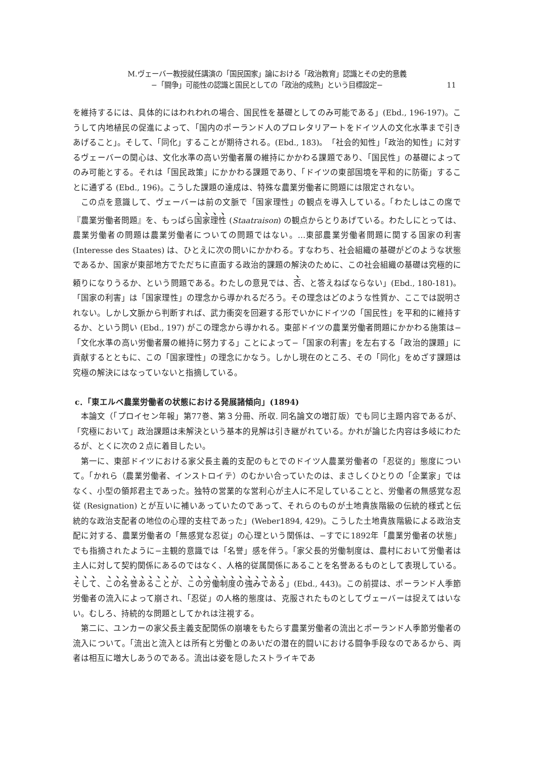M.ヴェーバー教授就任講演の「国民国家」論における「政治教育」認識とその史的意義
−「闘争」可能性の認識と国民としての「政治的成熟」という目標設定−
11
を維持するには、具体的にはわれわれの場合、国民性を基礎としてのみ可能である」(Ebd., 196-197)。こうして内地植民の促進によって、「国内のポーランド人のプロレタリアートをドイツ人の文化水準まで引きあげること」。そして、「同化」することが期待される。(Ebd., 183)。「社会的知性」「政治的知性」に対するヴェーバーの関心は、文化水準の高い労働者層の維持にかかわる課題であり、「国民性」の基礎によってのみ可能とする。それは「国民政策」にかかわる課題であり、「ドイツの東部国境を平和的に防衛」することに通ずる (Ebd., 196)。こうした課題の達成は、特殊な農業労働者に問題には限定されない。
この点を意識して、ヴェーバーは前の文脈で「国家理性」の観点を導入している。「わたしはこの席で『農業労働者問題』を、もっぱら国家理性 (Staatraison) の観点からとりあげている。わたしにとっては、農業労働者の問題は農業労働者についての問題ではない。…東部農業労働者問題に関する国家の利害 (Interesse des Staates) は、ひとえに次の問いにかかわる。すなわち、社会組織の基礎がどのような状態であるか、国家が東部地方でただちに直面する政治的課題の解決のために、この社会組織の基礎は究極的に頼りになりうるか、という問題である。わたしの意見では、否、と答えねばならない」(Ebd., 180-181)。「国家の利害」は「国家理性」の理念から導かれるだろう。その理念はどのような性質か、ここでは説明されない。しかし文脈から判断すれば、武力衝突を回避する形でいかにドイツの「国民性」を平和的に維持するか、という問い (Ebd., 197) がこの理念から導かれる。東部ドイツの農業労働者問題にかかわる施策は−「文化水準の高い労働者層の維持に努力する」ことによって−「国家の利害」を左右する「政治的課題」に貢献するとともに、この「国家理性」の理念にかなう。しかし現在のところ、その「同化」をめざす課題は究極の解決にはなっていないと指摘している。
c．「東エルベ農業労働者の状態における発展諸傾向」(1894)
本論文（「プロイセン年報」第77巻、第３分冊、所収. 同名論文の増訂版）でも同じ主題内容であるが、「究極において」政治課題は未解決という基本的見解は引き継がれている。かれが論じた内容は多岐にわたるが、とくに次の２点に着目したい。
第一に、東部ドイツにおける家父長主義的支配のもとでのドイツ人農業労働者の「忍従的」態度について。「かれら（農業労働者、インストロイテ）のむかい合っていたのは、まさしくひとりの「企業家」ではなく、小型の領邦君主であった。独特の営業的な営利心が主人に不足していることと、労働者の無感覚な忍従 (Resignation) とが互いに補いあっていたのであって、それらのものが土地貴族階級の伝統的様式と伝統的な政治支配者の地位の心理的支柱であった」(Weber1894, 429)。こうした土地貴族階級による政治支配に対する、農業労働者の「無感覚な忍従」の心理という関係は、−すでに1892年「農業労働者の状態」でも指摘されたように−主観的意識では「名誉」感を伴う。「家父長的労働制度は、農村において労働者は主人に対して契約関係にあるのではなく、人格的従属関係にあることを名誉あるものとして表現している。そして、この名誉あることが、この労働制度の強みである」(Ebd., 443)。この前提は、ポーランド人季節労働者の流入によって崩され、「忍従」の人格的態度は、克服されたものとしてヴェーバーは捉えてはいない。むしろ、持続的な問題としてかれは注視する。
第二に、ユンカーの家父長主義支配関係の崩壊をもたらす農業労働者の流出とポーランド人季節労働者の流入について。「流出と流入とは所有と労働とのあいだの潜在的闘いにおける闘争手段なのであるから、両者は相互に増大しあうのである。流出は姿を隠したストライキであ